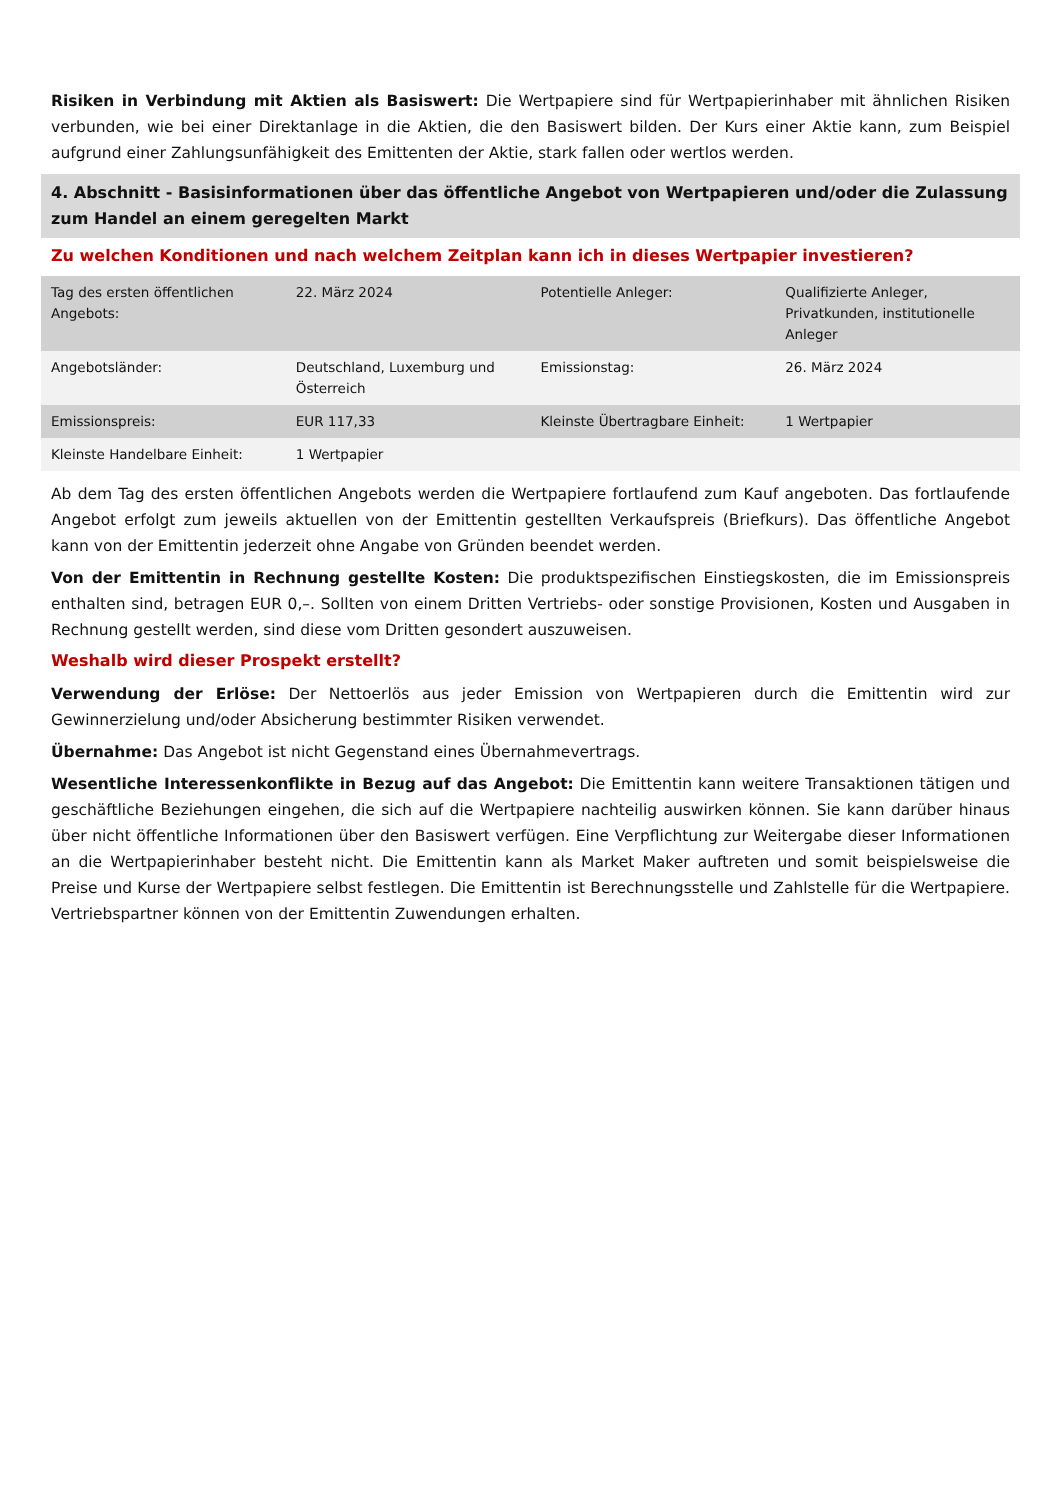Risiken in Verbindung mit Aktien als Basiswert: Die Wertpapiere sind für Wertpapierinhaber mit ähnlichen Risiken verbunden, wie bei einer Direktanlage in die Aktien, die den Basiswert bilden. Der Kurs einer Aktie kann, zum Beispiel aufgrund einer Zahlungsunfähigkeit des Emittenten der Aktie, stark fallen oder wertlos werden.
4. Abschnitt - Basisinformationen über das öffentliche Angebot von Wertpapieren und/oder die Zulassung zum Handel an einem geregelten Markt
Zu welchen Konditionen und nach welchem Zeitplan kann ich in dieses Wertpapier investieren?
| Tag des ersten öffentlichen Angebots: | 22. März 2024 | Potentielle Anleger: | Qualifizierte Anleger, Privatkunden, institutionelle Anleger |
| Angebotsländer: | Deutschland, Luxemburg und Österreich | Emissionstag: | 26. März 2024 |
| Emissionspreis: | EUR 117,33 | Kleinste Übertragbare Einheit: | 1 Wertpapier |
| Kleinste Handelbare Einheit: | 1 Wertpapier | | |
Ab dem Tag des ersten öffentlichen Angebots werden die Wertpapiere fortlaufend zum Kauf angeboten. Das fortlaufende Angebot erfolgt zum jeweils aktuellen von der Emittentin gestellten Verkaufspreis (Briefkurs). Das öffentliche Angebot kann von der Emittentin jederzeit ohne Angabe von Gründen beendet werden.
Von der Emittentin in Rechnung gestellte Kosten: Die produktspezifischen Einstiegskosten, die im Emissionspreis enthalten sind, betragen EUR 0,–. Sollten von einem Dritten Vertriebs- oder sonstige Provisionen, Kosten und Ausgaben in Rechnung gestellt werden, sind diese vom Dritten gesondert auszuweisen.
Weshalb wird dieser Prospekt erstellt?
Verwendung der Erlöse: Der Nettoerlös aus jeder Emission von Wertpapieren durch die Emittentin wird zur Gewinnerzielung und/oder Absicherung bestimmter Risiken verwendet.
Übernahme: Das Angebot ist nicht Gegenstand eines Übernahmevertrags.
Wesentliche Interessenkonflikte in Bezug auf das Angebot: Die Emittentin kann weitere Transaktionen tätigen und geschäftliche Beziehungen eingehen, die sich auf die Wertpapiere nachteilig auswirken können. Sie kann darüber hinaus über nicht öffentliche Informationen über den Basiswert verfügen. Eine Verpflichtung zur Weitergabe dieser Informationen an die Wertpapierinhaber besteht nicht. Die Emittentin kann als Market Maker auftreten und somit beispielsweise die Preise und Kurse der Wertpapiere selbst festlegen. Die Emittentin ist Berechnungsstelle und Zahlstelle für die Wertpapiere. Vertriebspartner können von der Emittentin Zuwendungen erhalten.